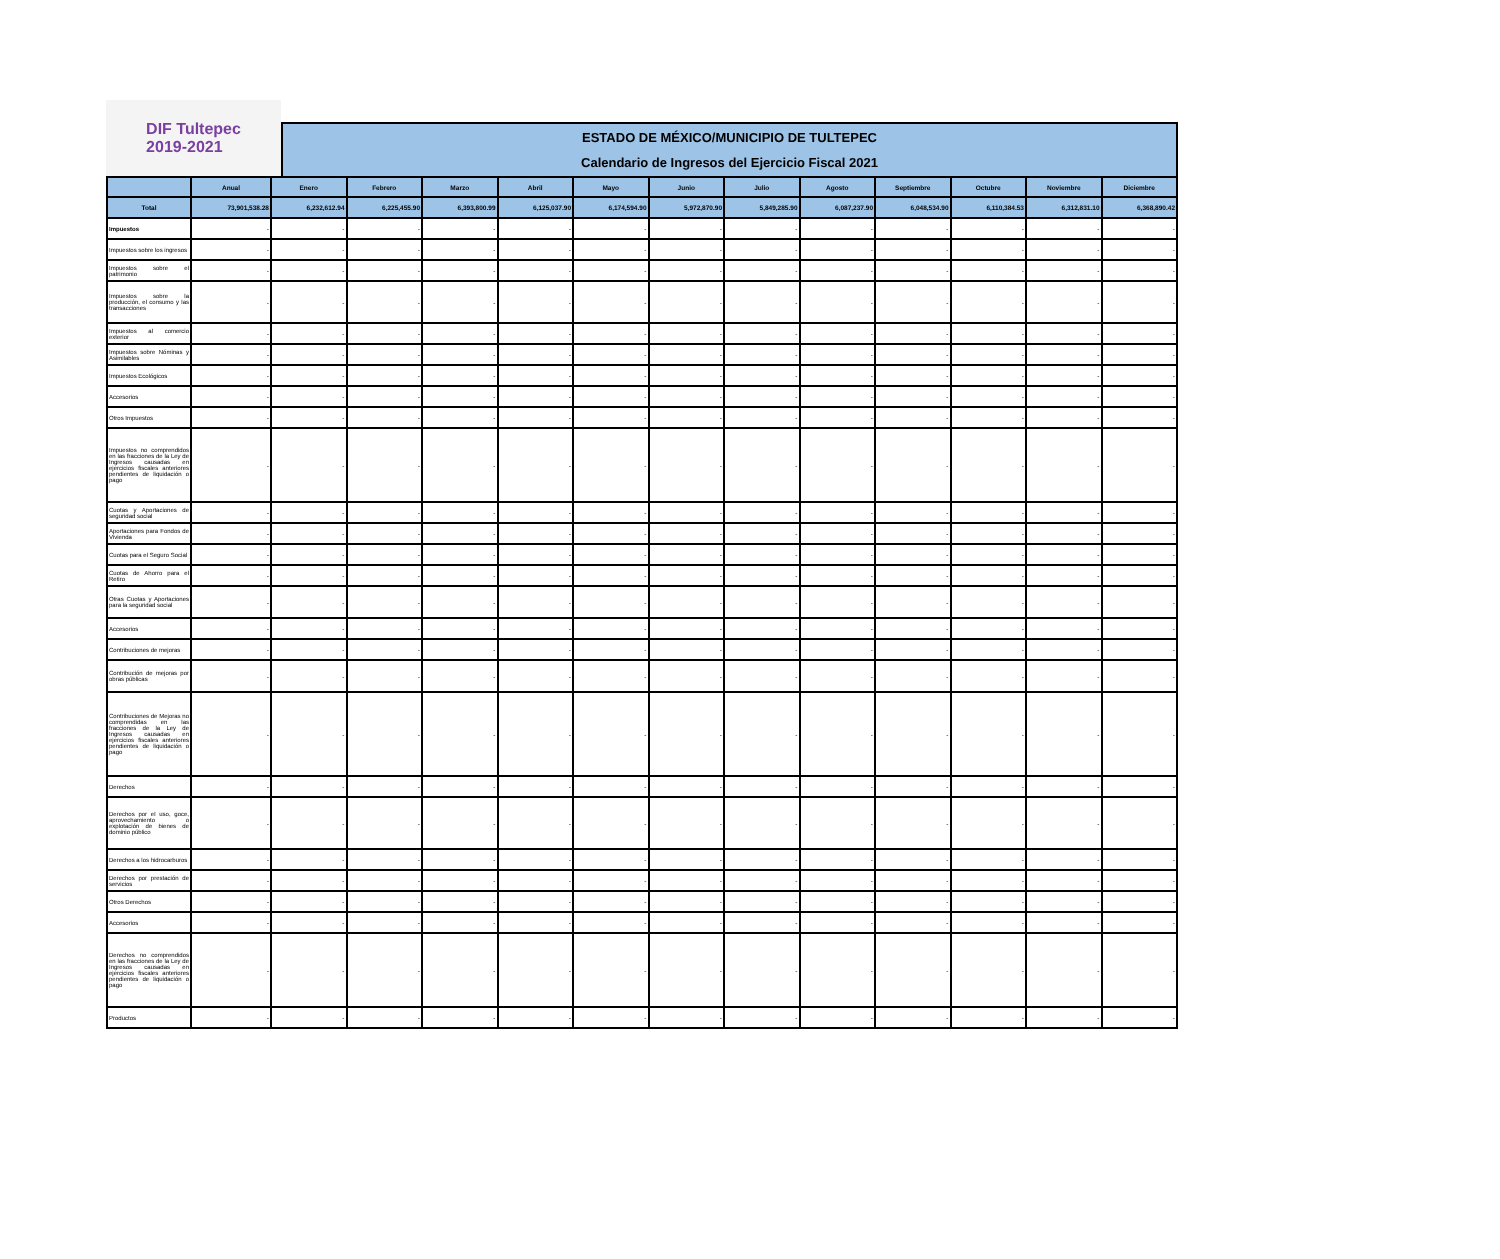DIF Tultepec
2019-2021
ESTADO DE MÉXICO/MUNICIPIO DE TULTEPEC
Calendario de Ingresos del Ejercicio Fiscal 2021
| | Anual | Enero | Febrero | Marzo | Abril | Mayo | Junio | Julio | Agosto | Septiembre | Octubre | Noviembre | Diciembre |
| --- | --- | --- | --- | --- | --- | --- | --- | --- | --- | --- | --- | --- | --- |
| Total | 73,901,538.28 | 6,232,612.94 | 6,225,455.90 | 6,393,800.99 | 6,125,037.90 | 6,174,594.90 | 5,972,870.90 | 5,849,285.90 | 6,087,237.90 | 6,048,534.90 | 6,110,384.53 | 6,312,831.10 | 6,368,890.42 |
| Impuestos | - | - | - | - | - | - | - | - | - | - | - | - | - |
| Impuestos sobre los ingresos | - | - | - | - | - | - | - | - | - | - | - | - | - |
| Impuestos sobre el patrimonio | - | - | - | - | - | - | - | - | - | - | - | - | - |
| Impuestos sobre la producción, el consumo y las transacciones | - | - | - | - | - | - | - | - | - | - | - | - | - |
| Impuestos al comercio exterior | - | - | - | - | - | - | - | - | - | - | - | - | - |
| Impuestos sobre Nóminas y Asimilables | - | - | - | - | - | - | - | - | - | - | - | - | - |
| Impuestos Ecológicos | - | - | - | - | - | - | - | - | - | - | - | - | - |
| Accesorios | - | - | - | - | - | - | - | - | - | - | - | - | - |
| Otros Impuestos | - | - | - | - | - | - | - | - | - | - | - | - | - |
| Impuestos no comprendidos en las fracciones de la Ley de Ingresos causadas en ejercicios fiscales anteriores pendientes de liquidación o pago | - | - | - | - | - | - | - | - | - | - | - | - | - |
| Cuotas y Aportaciones de seguridad social | - | - | - | - | - | - | - | - | - | - | - | - | - |
| Aportaciones para Fondos de Vivienda | - | - | - | - | - | - | - | - | - | - | - | - | - |
| Cuotas para el Seguro Social | - | - | - | - | - | - | - | - | - | - | - | - | - |
| Cuotas de Ahorro para el Retiro | - | - | - | - | - | - | - | - | - | - | - | - | - |
| Otras Cuotas y Aportaciones para la seguridad social | - | - | - | - | - | - | - | - | - | - | - | - | - |
| Accesorios | - | - | - | - | - | - | - | - | - | - | - | - | - |
| Contribuciones de mejoras | - | - | - | - | - | - | - | - | - | - | - | - | - |
| Contribución de mejoras por obras públicas | - | - | - | - | - | - | - | - | - | - | - | - | - |
| Contribuciones de Mejoras no comprendidas en las fracciones de la Ley de Ingresos causadas en ejercicios fiscales anteriores pendientes de liquidación o pago | - | - | - | - | - | - | - | - | - | - | - | - | - |
| Derechos | - | - | - | - | - | - | - | - | - | - | - | - | - |
| Derechos por el uso, goce, aprovechamiento o explotación de bienes de dominio público | - | - | - | - | - | - | - | - | - | - | - | - | - |
| Derechos a los hidrocarburos | - | - | - | - | - | - | - | - | - | - | - | - | - |
| Derechos por prestación de servicios | - | - | - | - | - | - | - | - | - | - | - | - | - |
| Otros Derechos | - | - | - | - | - | - | - | - | - | - | - | - | - |
| Accesorios | - | - | - | - | - | - | - | - | - | - | - | - | - |
| Derechos no comprendidos en las fracciones de la Ley de Ingresos causadas en ejercicios fiscales anteriores pendientes de liquidación o pago | - | - | - | - | - | - | - | - | - | - | - | - | - |
| Productos | - | - | - | - | - | - | - | - | - | - | - | - | - |